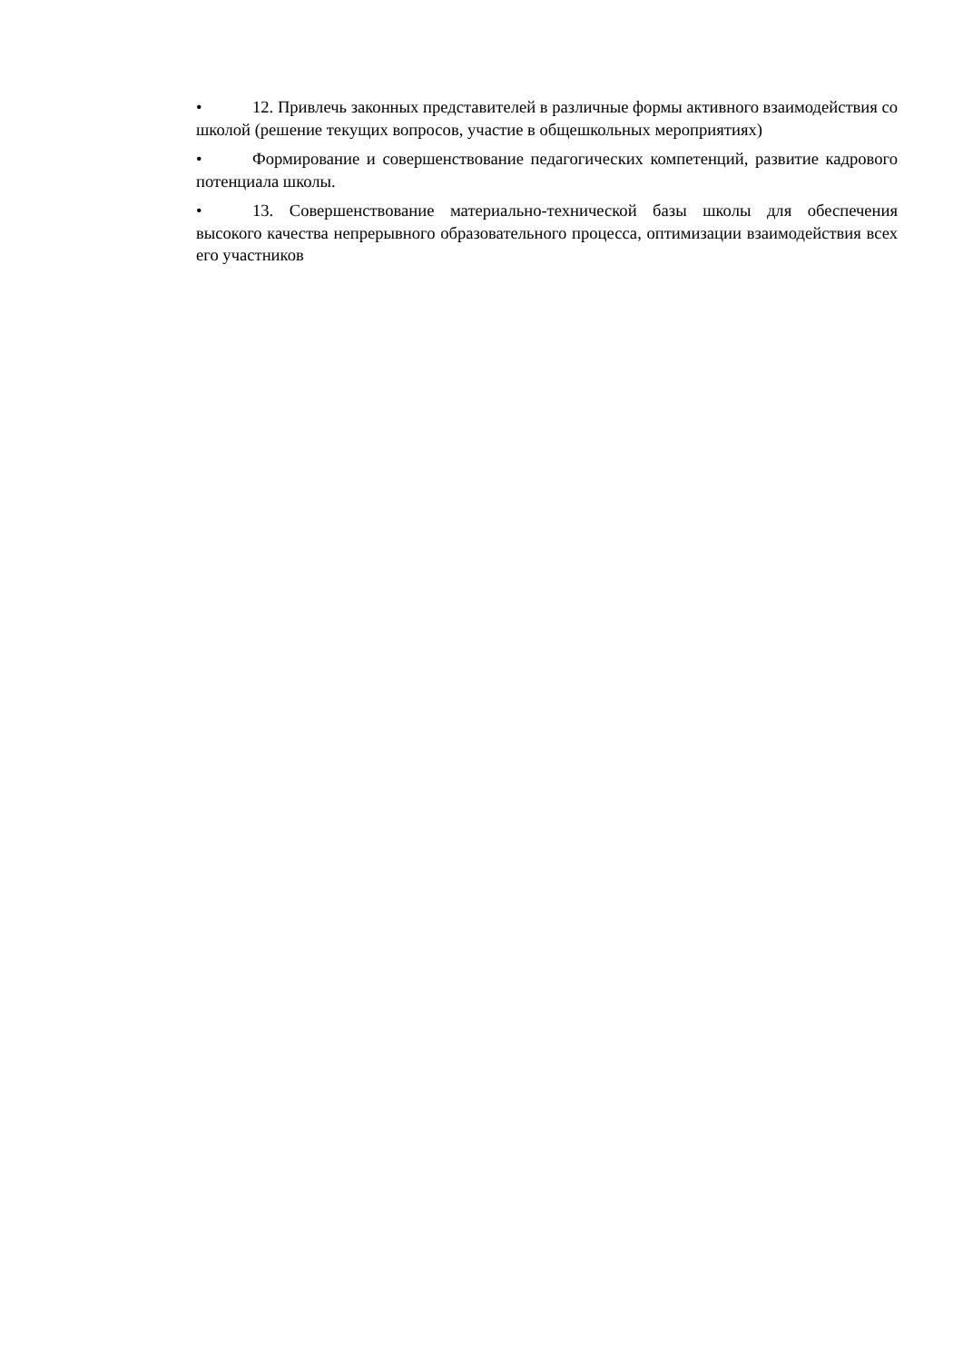• 12. Привлечь законных представителей в различные формы активного взаимодействия со школой (решение текущих вопросов, участие в общешкольных мероприятиях)
• Формирование и совершенствование педагогических компетенций, развитие кадрового потенциала школы.
• 13. Совершенствование материально-технической базы школы для обеспечения высокого качества непрерывного образовательного процесса, оптимизации взаимодействия всех его участников